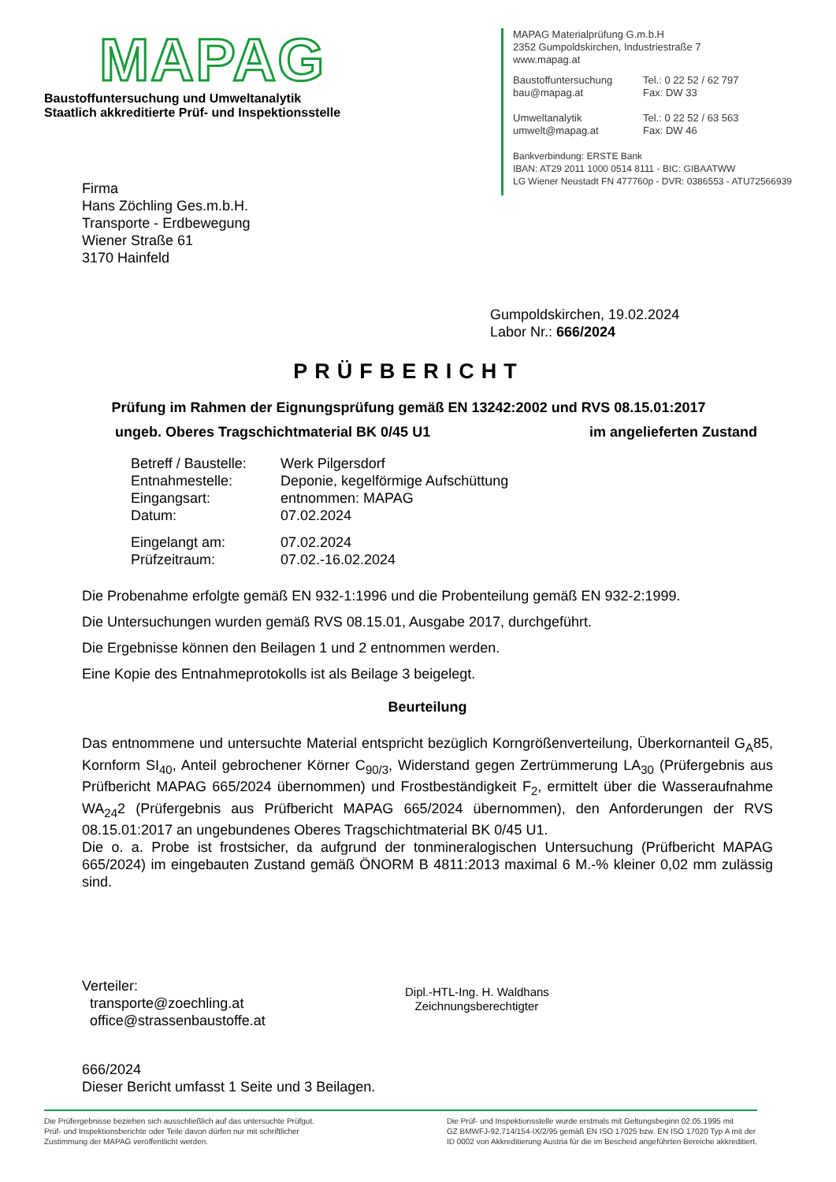MAPAG
Baustoffuntersuchung und Umweltanalytik
Staatlich akkreditierte Prüf- und Inspektionsstelle
MAPAG Materialprüfung G.m.b.H
2352 Gumpoldskirchen, Industriestraße 7
www.mapag.at
Baustoffuntersuchung
bau@mapag.at
Tel.: 0 22 52 / 62 797
Fax: DW 33
Umweltanalytik
umwelt@mapag.at
Tel.: 0 22 52 / 63 563
Fax: DW 46
Bankverbindung: ERSTE Bank
IBAN: AT29 2011 1000 0514 8111 - BIC: GIBAATWW
LG Wiener Neustadt FN 477760p - DVR: 0386553 - ATU72566939
Firma
Hans Zöchling Ges.m.b.H.
Transporte - Erdbewegung
Wiener Straße 61
3170 Hainfeld
Gumpoldskirchen, 19.02.2024
Labor Nr.: 666/2024
PRÜFBERICHT
Prüfung im Rahmen der Eignungsprüfung gemäß EN 13242:2002 und RVS 08.15.01:2017
ungeb. Oberes Tragschichtmaterial BK 0/45 U1 im angelieferten Zustand
Betreff / Baustelle:
Werk Pilgersdorf
Entnahmestelle: Deponie, kegelförmige Aufschüttung
Eingangsart: entnommen: MAPAG
Datum: 07.02.2024
Eingelangt am: 07.02.2024
Prüfzeitraum: 07.02.-16.02.2024
Die Probenahme erfolgte gemäß EN 932-1:1996 und die Probenteilung gemäß EN 932-2:1999.
Die Untersuchungen wurden gemäß RVS 08.15.01, Ausgabe 2017, durchgeführt.
Die Ergebnisse können den Beilagen 1 und 2 entnommen werden.
Eine Kopie des Entnahmeprotokolls ist als Beilage 3 beigelegt.
Beurteilung
Das entnommene und untersuchte Material entspricht bezüglich Korngrößenverteilung, Überkornanteil G<sub>A</sub>85, Kornform SI<sub>40</sub>, Anteil gebrochener Körner C<sub>90/3</sub>, Widerstand gegen Zertrümmerung LA<sub>30</sub> (Prüfergebnis aus Prüfbericht MAPAG 665/2024 übernommen) und Frostbeständigkeit F<sub>2</sub>, ermittelt über die Wasseraufnahme WA<sub>24</sub>2 (Prüfergebnis aus Prüfbericht MAPAG 665/2024 übernommen), den Anforderungen der RVS 08.15.01:2017 an ungebundenes Oberes Tragschichtmaterial BK 0/45 U1.
Die o. a. Probe ist frostsicher, da aufgrund der tonmineralogischen Untersuchung (Prüfbericht MAPAG 665/2024) im eingebauten Zustand gemäß ÖNORM B 4811:2013 maximal 6 M.-% kleiner 0,02 mm zulässig sind.
Verteiler:
transporte@zoechling.at
office@strassenbaustoffe.at
Dipl.-HTL-Ing. H. Waldhans
Zeichnungsberechtigter
666/2024
Dieser Bericht umfasst 1 Seite und 3 Beilagen.
Die Prüfergebnisse beziehen sich ausschließlich auf das untersuchte Prüfgut.
Prüf- und Inspektionsberichte oder Teile davon dürfen nur mit schriftlicher
Zustimmung der MAPAG veröffentlicht werden.
Die Prüf- und Inspektionsstelle wurde erstmals mit Geltungsbeginn 02.05.1995 mit
GZ BMWFJ-92.714/154-IX/2/95 gemäß EN ISO 17025 bzw. EN ISO 17020 Typ A mit der
ID 0002 von Akkreditierung Austria für die im Bescheid angeführten Bereiche akkreditiert.